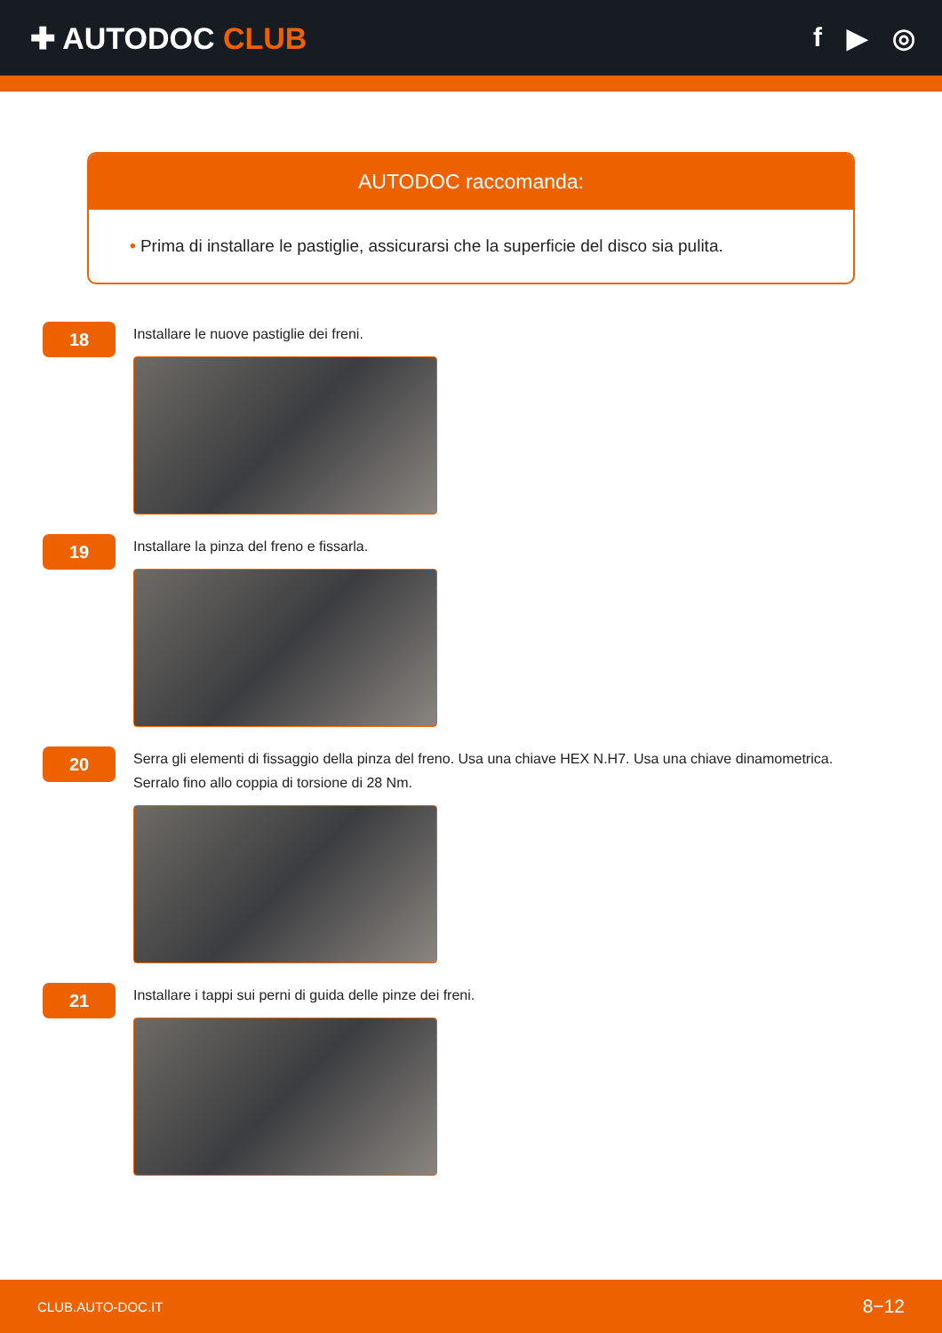✚ AUTODOC CLUB f ▶ ◎
AUTODOC raccomanda:
• Prima di installare le pastiglie, assicurarsi che la superficie del disco sia pulita.
18
Installare le nuove pastiglie dei freni.
19
Installare la pinza del freno e fissarla.
20
Serra gli elementi di fissaggio della pinza del freno. Usa una chiave HEX N.H7. Usa una chiave dinamometrica.
Serralo fino allo coppia di torsione di 28 Nm.
21
Installare i tappi sui perni di guida delle pinze dei freni.
CLUB.AUTO-DOC.IT 8−12